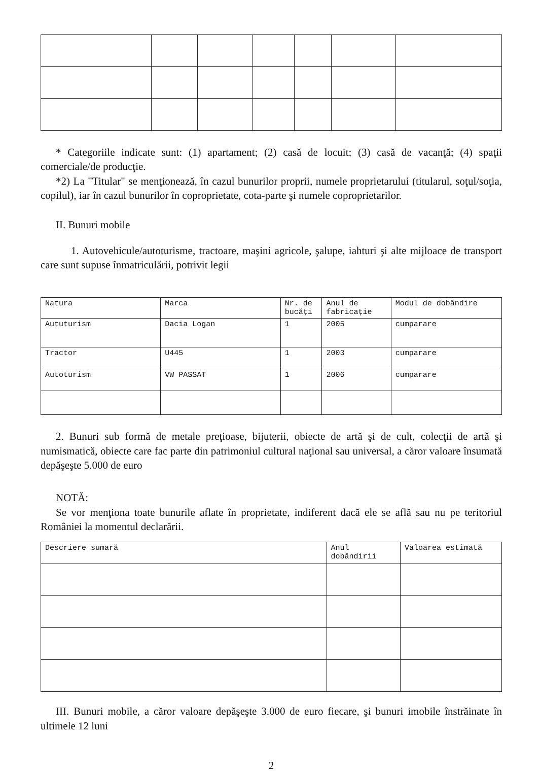* Categoriile indicate sunt: (1) apartament; (2) casă de locuit; (3) casă de vacanţă; (4) spaţii comerciale/de producţie.
*2) La "Titular" se menţionează, în cazul bunurilor proprii, numele proprietarului (titularul, soţul/soţia, copilul), iar în cazul bunurilor în coproprietate, cota-parte şi numele coproprietarilor.
II. Bunuri mobile
1. Autovehicule/autoturisme, tractoare, maşini agricole, şalupe, iahturi şi alte mijloace de transport care sunt supuse înmatriculării, potrivit legii
| Natura | Marca | Nr. de bucăţi | Anul de fabricaţie | Modul de dobândire |
| --- | --- | --- | --- | --- |
| Aututurism | Dacia Logan | 1 | 2005 | cumparare |
| Tractor | U445 | 1 | 2003 | cumparare |
| Autoturism | VW PASSAT | 1 | 2006 | cumparare |
2. Bunuri sub formă de metale preţioase, bijuterii, obiecte de artă şi de cult, colecţii de artă şi numismatică, obiecte care fac parte din patrimoniul cultural naţional sau universal, a căror valoare însumată depăşeşte 5.000 de euro
NOTĂ:
Se vor menţiona toate bunurile aflate în proprietate, indiferent dacă ele se află sau nu pe teritoriul României la momentul declarării.
| Descriere sumară | Anul dobândirii | Valoarea estimată |
| --- | --- | --- |
III. Bunuri mobile, a căror valoare depăşeşte 3.000 de euro fiecare, şi bunuri imobile înstrăinate în ultimele 12 luni
2